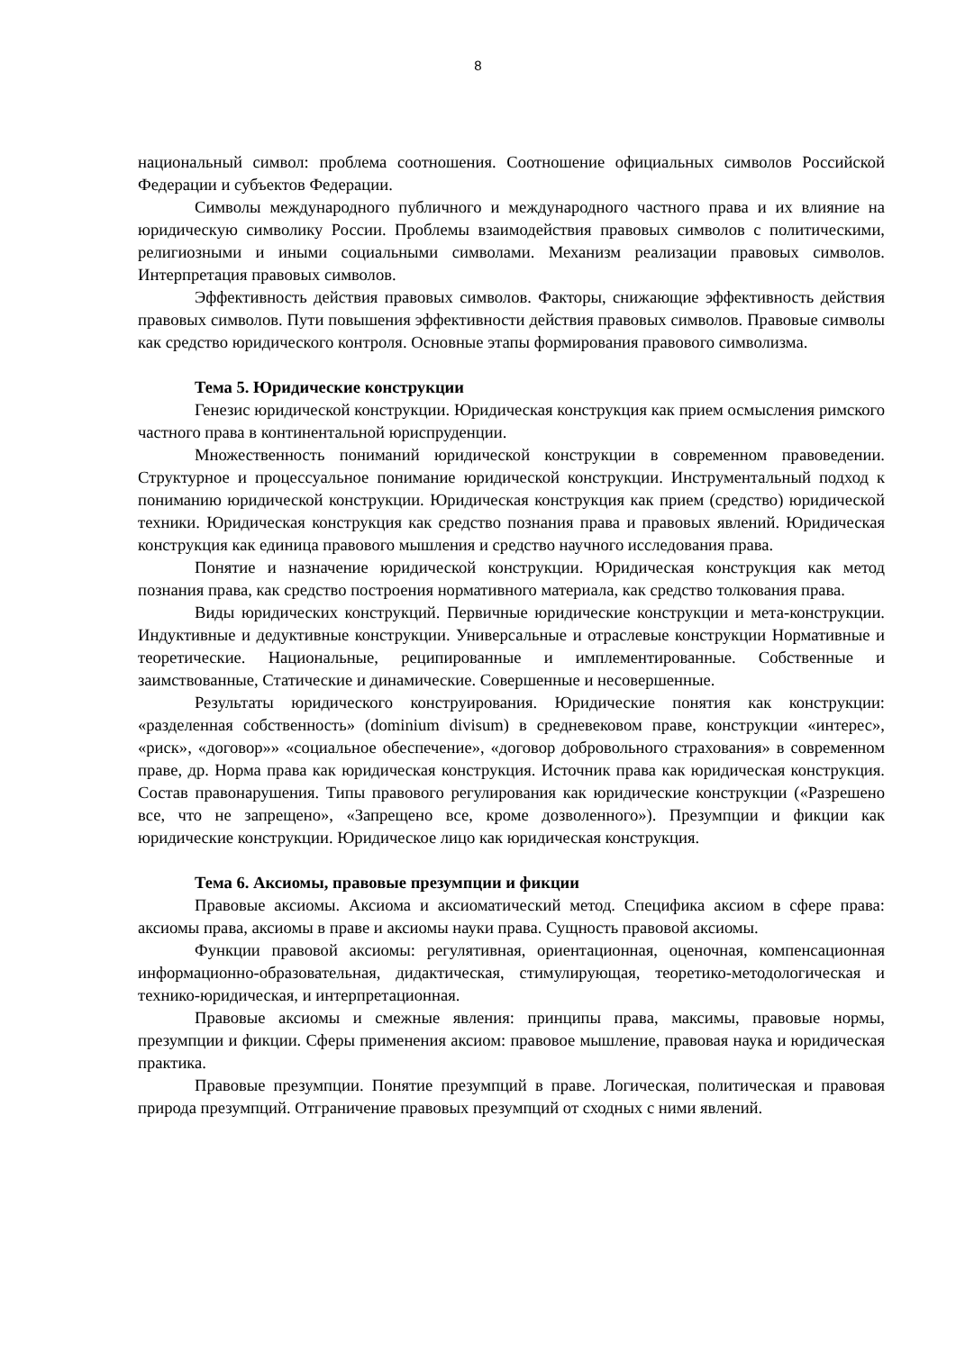8
национальный символ: проблема соотношения. Соотношение официальных символов Российской Федерации и субъектов Федерации.
Символы международного публичного и международного частного права и их влияние на юридическую символику России. Проблемы взаимодействия правовых символов с политическими, религиозными и иными социальными символами. Механизм реализации правовых символов. Интерпретация правовых символов.
Эффективность действия правовых символов. Факторы, снижающие эффективность действия правовых символов. Пути повышения эффективности действия правовых символов. Правовые символы как средство юридического контроля. Основные этапы формирования правового символизма.
Тема 5. Юридические конструкции
Генезис юридической конструкции. Юридическая конструкция как прием осмысления римского частного права в континентальной юриспруденции.
Множественность пониманий юридической конструкции в современном правоведении. Структурное и процессуальное понимание юридической конструкции. Инструментальный подход к пониманию юридической конструкции. Юридическая конструкция как прием (средство) юридической техники. Юридическая конструкция как средство познания права и правовых явлений. Юридическая конструкция как единица правового мышления и средство научного исследования права.
Понятие и назначение юридической конструкции. Юридическая конструкция как метод познания права, как средство построения нормативного материала, как средство толкования права.
Виды юридических конструкций. Первичные юридические конструкции и мета-конструкции. Индуктивные и дедуктивные конструкции. Универсальные и отраслевые конструкции Нормативные и теоретические. Национальные, реципированные и имплементированные. Собственные и заимствованные, Статические и динамические. Совершенные и несовершенные.
Результаты юридического конструирования. Юридические понятия как конструкции: «разделенная собственность» (dominium divisum) в средневековом праве, конструкции «интерес», «риск», «договор»» «социальное обеспечение», «договор добровольного страхования» в современном праве, др. Норма права как юридическая конструкция. Источник права как юридическая конструкция. Состав правонарушения. Типы правового регулирования как юридические конструкции («Разрешено все, что не запрещено», «Запрещено все, кроме дозволенного»). Презумпции и фикции как юридические конструкции. Юридическое лицо как юридическая конструкция.
Тема 6. Аксиомы, правовые презумпции и фикции
Правовые аксиомы. Аксиома и аксиоматический метод. Специфика аксиом в сфере права: аксиомы права, аксиомы в праве и аксиомы науки права. Сущность правовой аксиомы.
Функции правовой аксиомы: регулятивная, ориентационная, оценочная, компенсационная информационно-образовательная, дидактическая, стимулирующая, теоретико-методологическая и технико-юридическая, и интерпретационная.
Правовые аксиомы и смежные явления: принципы права, максимы, правовые нормы, презумпции и фикции. Сферы применения аксиом: правовое мышление, правовая наука и юридическая практика.
Правовые презумпции. Понятие презумпций в праве. Логическая, политическая и правовая природа презумпций. Отграничение правовых презумпций от сходных с ними явлений.